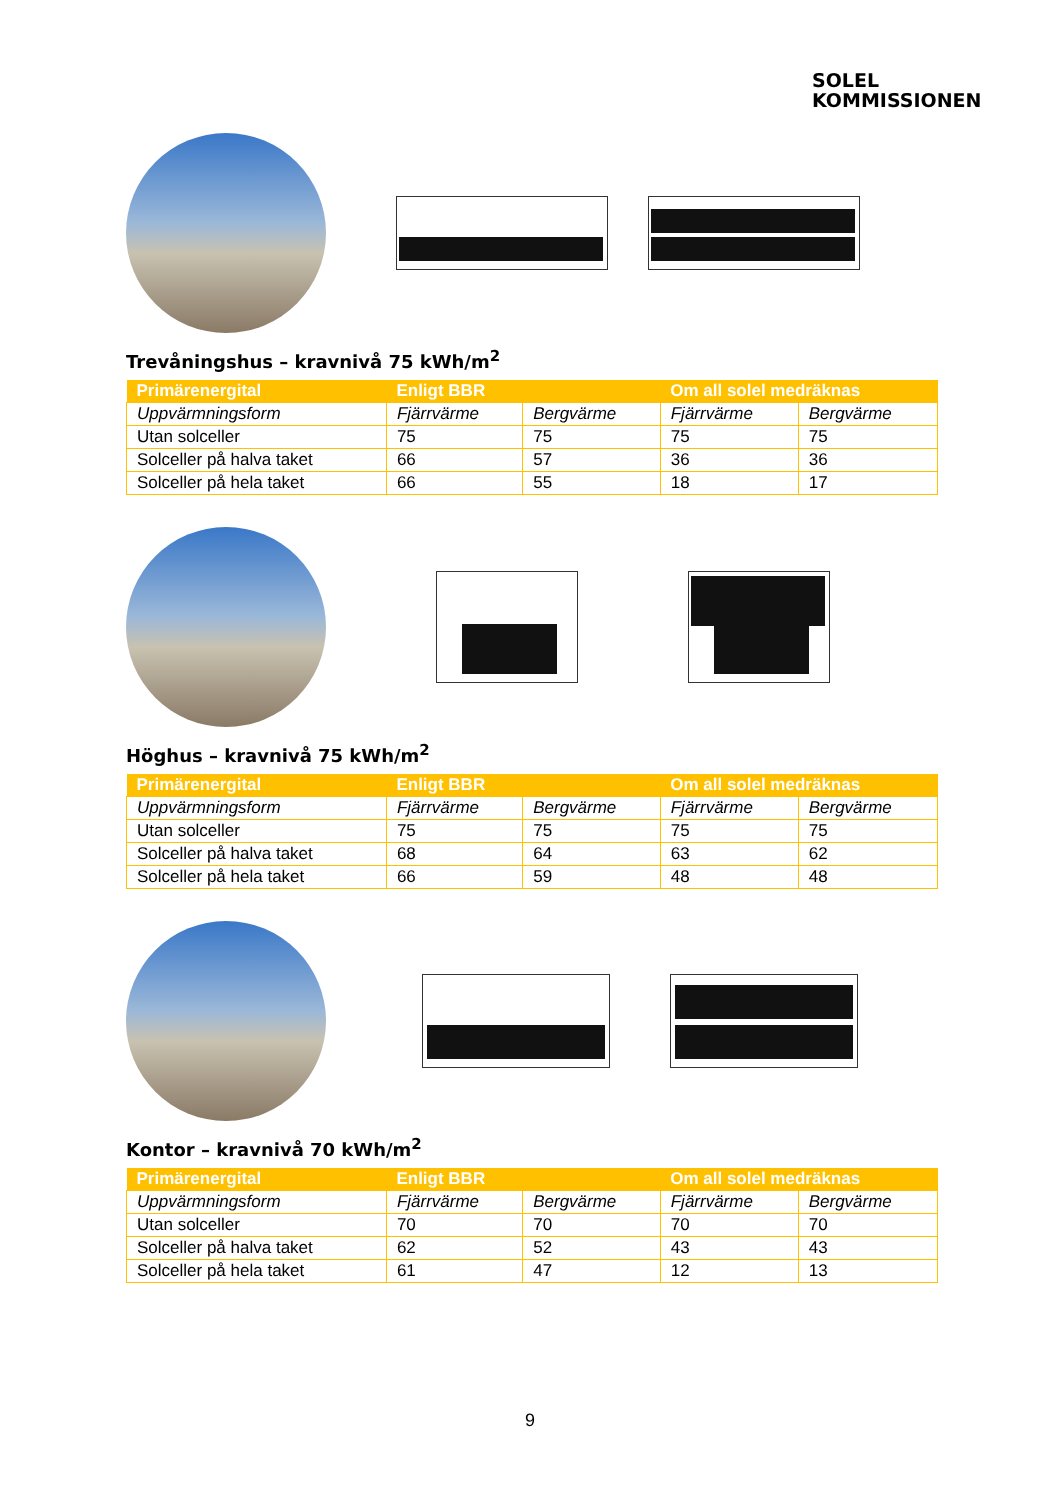SOLEL
KOMMISSIONEN
Trevåningshus – kravnivå 75 kWh/m<sup>2</sup>
| Primärenergital | Enligt BBR | | Om all solel medräknas | |
| --- | --- | --- | --- | --- |
| Uppvärmningsform | Fjärrvärme | Bergvärme | Fjärrvärme | Bergvärme |
| Utan solceller | 75 | 75 | 75 | 75 |
| Solceller på halva taket | 66 | 57 | 36 | 36 |
| Solceller på hela taket | 66 | 55 | 18 | 17 |
Höghus – kravnivå 75 kWh/m<sup>2</sup>
| Primärenergital | Enligt BBR | | Om all solel medräknas | |
| --- | --- | --- | --- | --- |
| Uppvärmningsform | Fjärrvärme | Bergvärme | Fjärrvärme | Bergvärme |
| Utan solceller | 75 | 75 | 75 | 75 |
| Solceller på halva taket | 68 | 64 | 63 | 62 |
| Solceller på hela taket | 66 | 59 | 48 | 48 |
Kontor – kravnivå 70 kWh/m<sup>2</sup>
| Primärenergital | Enligt BBR | | Om all solel medräknas | |
| --- | --- | --- | --- | --- |
| Uppvärmningsform | Fjärrvärme | Bergvärme | Fjärrvärme | Bergvärme |
| Utan solceller | 70 | 70 | 70 | 70 |
| Solceller på halva taket | 62 | 52 | 43 | 43 |
| Solceller på hela taket | 61 | 47 | 12 | 13 |
9